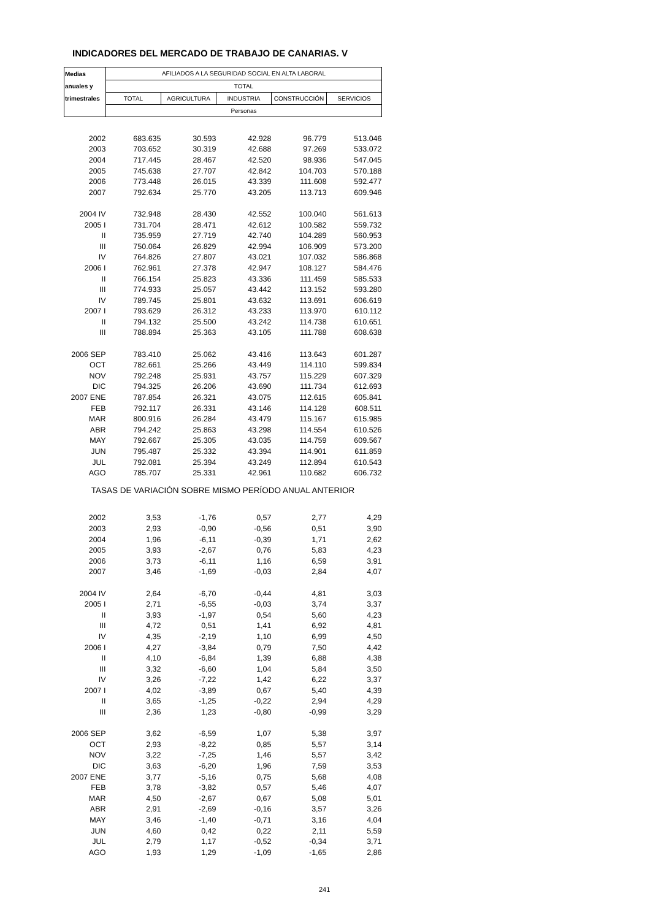INDICADORES DEL MERCADO DE TRABAJO DE CANARIAS. V
| Medias | AFILIADOS A LA SEGURIDAD SOCIAL EN ALTA LABORAL | | | | |
| anuales y | TOTAL | | | | |
| trimestrales | TOTAL | AGRICULTURA | INDUSTRIA | CONSTRUCCIÓN | SERVICIOS |
| | Personas | | | | |
| 2002 | 683.635 | 30.593 | 42.928 | 96.779 | 513.046 |
| 2003 | 703.652 | 30.319 | 42.688 | 97.269 | 533.072 |
| 2004 | 717.445 | 28.467 | 42.520 | 98.936 | 547.045 |
| 2005 | 745.638 | 27.707 | 42.842 | 104.703 | 570.188 |
| 2006 | 773.448 | 26.015 | 43.339 | 111.608 | 592.477 |
| 2007 | 792.634 | 25.770 | 43.205 | 113.713 | 609.946 |
| 2004 IV | 732.948 | 28.430 | 42.552 | 100.040 | 561.613 |
| 2005 I | 731.704 | 28.471 | 42.612 | 100.582 | 559.732 |
| II | 735.959 | 27.719 | 42.740 | 104.289 | 560.953 |
| III | 750.064 | 26.829 | 42.994 | 106.909 | 573.200 |
| IV | 764.826 | 27.807 | 43.021 | 107.032 | 586.868 |
| 2006 I | 762.961 | 27.378 | 42.947 | 108.127 | 584.476 |
| II | 766.154 | 25.823 | 43.336 | 111.459 | 585.533 |
| III | 774.933 | 25.057 | 43.442 | 113.152 | 593.280 |
| IV | 789.745 | 25.801 | 43.632 | 113.691 | 606.619 |
| 2007 I | 793.629 | 26.312 | 43.233 | 113.970 | 610.112 |
| II | 794.132 | 25.500 | 43.242 | 114.738 | 610.651 |
| III | 788.894 | 25.363 | 43.105 | 111.788 | 608.638 |
| 2006 SEP | 783.410 | 25.062 | 43.416 | 113.643 | 601.287 |
| OCT | 782.661 | 25.266 | 43.449 | 114.110 | 599.834 |
| NOV | 792.248 | 25.931 | 43.757 | 115.229 | 607.329 |
| DIC | 794.325 | 26.206 | 43.690 | 111.734 | 612.693 |
| 2007 ENE | 787.854 | 26.321 | 43.075 | 112.615 | 605.841 |
| FEB | 792.117 | 26.331 | 43.146 | 114.128 | 608.511 |
| MAR | 800.916 | 26.284 | 43.479 | 115.167 | 615.985 |
| ABR | 794.242 | 25.863 | 43.298 | 114.554 | 610.526 |
| MAY | 792.667 | 25.305 | 43.035 | 114.759 | 609.567 |
| JUN | 795.487 | 25.332 | 43.394 | 114.901 | 611.859 |
| JUL | 792.081 | 25.394 | 43.249 | 112.894 | 610.543 |
| AGO | 785.707 | 25.331 | 42.961 | 110.682 | 606.732 |
| TASAS DE VARIACIÓN SOBRE MISMO PERÍODO ANUAL ANTERIOR | | | | | |
| 2002 | 3,53 | -1,76 | 0,57 | 2,77 | 4,29 |
| 2003 | 2,93 | -0,90 | -0,56 | 0,51 | 3,90 |
| 2004 | 1,96 | -6,11 | -0,39 | 1,71 | 2,62 |
| 2005 | 3,93 | -2,67 | 0,76 | 5,83 | 4,23 |
| 2006 | 3,73 | -6,11 | 1,16 | 6,59 | 3,91 |
| 2007 | 3,46 | -1,69 | -0,03 | 2,84 | 4,07 |
| 2004 IV | 2,64 | -6,70 | -0,44 | 4,81 | 3,03 |
| 2005 I | 2,71 | -6,55 | -0,03 | 3,74 | 3,37 |
| II | 3,93 | -1,97 | 0,54 | 5,60 | 4,23 |
| III | 4,72 | 0,51 | 1,41 | 6,92 | 4,81 |
| IV | 4,35 | -2,19 | 1,10 | 6,99 | 4,50 |
| 2006 I | 4,27 | -3,84 | 0,79 | 7,50 | 4,42 |
| II | 4,10 | -6,84 | 1,39 | 6,88 | 4,38 |
| III | 3,32 | -6,60 | 1,04 | 5,84 | 3,50 |
| IV | 3,26 | -7,22 | 1,42 | 6,22 | 3,37 |
| 2007 I | 4,02 | -3,89 | 0,67 | 5,40 | 4,39 |
| II | 3,65 | -1,25 | -0,22 | 2,94 | 4,29 |
| III | 2,36 | 1,23 | -0,80 | -0,99 | 3,29 |
| 2006 SEP | 3,62 | -6,59 | 1,07 | 5,38 | 3,97 |
| OCT | 2,93 | -8,22 | 0,85 | 5,57 | 3,14 |
| NOV | 3,22 | -7,25 | 1,46 | 5,57 | 3,42 |
| DIC | 3,63 | -6,20 | 1,96 | 7,59 | 3,53 |
| 2007 ENE | 3,77 | -5,16 | 0,75 | 5,68 | 4,08 |
| FEB | 3,78 | -3,82 | 0,57 | 5,46 | 4,07 |
| MAR | 4,50 | -2,67 | 0,67 | 5,08 | 5,01 |
| ABR | 2,91 | -2,69 | -0,16 | 3,57 | 3,26 |
| MAY | 3,46 | -1,40 | -0,71 | 3,16 | 4,04 |
| JUN | 4,60 | 0,42 | 0,22 | 2,11 | 5,59 |
| JUL | 2,79 | 1,17 | -0,52 | -0,34 | 3,71 |
| AGO | 1,93 | 1,29 | -1,09 | -1,65 | 2,86 |
241